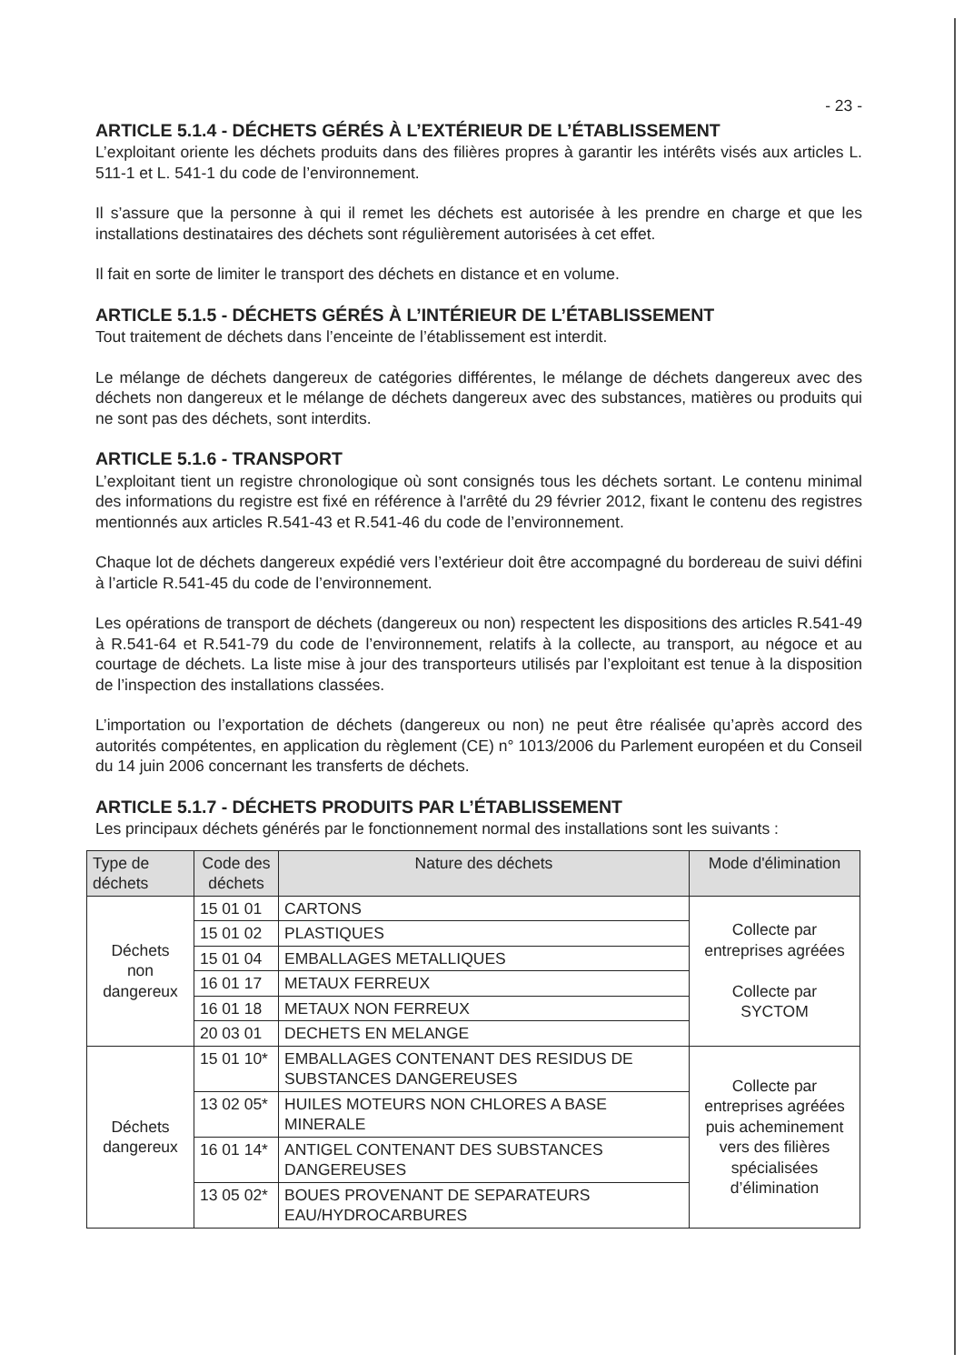- 23 -
ARTICLE 5.1.4 - DÉCHETS GÉRÉS À L’EXTÉRIEUR DE L’ÉTABLISSEMENT
L’exploitant oriente les déchets produits dans des filières propres à garantir les intérêts visés aux articles L. 511-1 et L. 541-1 du code de l’environnement.
Il s’assure que la personne à qui il remet les déchets est autorisée à les prendre en charge et que les installations destinataires des déchets sont régulièrement autorisées à cet effet.
Il fait en sorte de limiter le transport des déchets en distance et en volume.
ARTICLE 5.1.5 - DÉCHETS GÉRÉS À L’INTÉRIEUR DE L’ÉTABLISSEMENT
Tout traitement de déchets dans l’enceinte de l’établissement est interdit.
Le mélange de déchets dangereux de catégories différentes, le mélange de déchets dangereux avec des déchets non dangereux et le mélange de déchets dangereux avec des substances, matières ou produits qui ne sont pas des déchets, sont interdits.
ARTICLE 5.1.6 - TRANSPORT
L’exploitant tient un registre chronologique où sont consignés tous les déchets sortant. Le contenu minimal des informations du registre est fixé en référence à l'arrêté du 29 février 2012, fixant le contenu des registres mentionnés aux articles R.541-43 et R.541-46 du code de l’environnement.
Chaque lot de déchets dangereux expédié vers l’extérieur doit être accompagné du bordereau de suivi défini à l’article R.541-45 du code de l’environnement.
Les opérations de transport de déchets (dangereux ou non) respectent les dispositions des articles R.541-49 à R.541-64 et R.541-79 du code de l’environnement, relatifs à la collecte, au transport, au négoce et au courtage de déchets. La liste mise à jour des transporteurs utilisés par l’exploitant est tenue à la disposition de l’inspection des installations classées.
L’importation ou l’exportation de déchets (dangereux ou non) ne peut être réalisée qu’après accord des autorités compétentes, en application du règlement (CE) n° 1013/2006 du Parlement européen et du Conseil du 14 juin 2006 concernant les transferts de déchets.
ARTICLE 5.1.7 - DÉCHETS PRODUITS PAR L’ÉTABLISSEMENT
Les principaux déchets générés par le fonctionnement normal des installations sont les suivants :
| Type de déchets | Code des déchets | Nature des déchets | Mode d'élimination |
| --- | --- | --- | --- |
| Déchets non dangereux | 15 01 01 | CARTONS | Collecte par entreprises agréées Collecte par SYCTOM |
| | 15 01 02 | PLASTIQUES | |
| | 15 01 04 | EMBALLAGES METALLIQUES | |
| | 16 01 17 | METAUX FERREUX | |
| | 16 01 18 | METAUX NON FERREUX | |
| | 20 03 01 | DECHETS EN MELANGE | |
| Déchets dangereux | 15 01 10* | EMBALLAGES CONTENANT DES RESIDUS DE SUBSTANCES DANGEREUSES | Collecte par entreprises agréées puis acheminement vers des filières spécialisées d’élimination |
| | 13 02 05* | HUILES MOTEURS NON CHLORES A BASE MINERALE | |
| | 16 01 14* | ANTIGEL CONTENANT DES SUBSTANCES DANGEREUSES | |
| | 13 05 02* | BOUES PROVENANT DE SEPARATEURS EAU/HYDROCARBURES | |